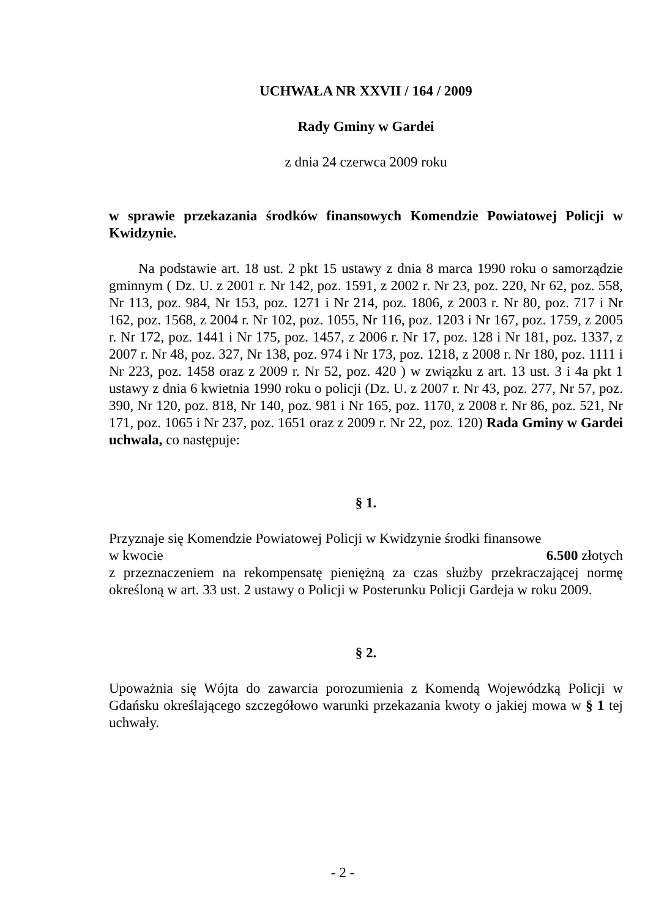UCHWAŁA NR XXVII / 164 / 2009
Rady Gminy w Gardei
z dnia 24 czerwca 2009 roku
w sprawie przekazania środków finansowych Komendzie Powiatowej Policji w Kwidzynie.
Na podstawie art. 18 ust. 2 pkt 15 ustawy z dnia 8 marca 1990 roku o samorządzie gminnym ( Dz. U. z 2001 r. Nr 142, poz. 1591, z 2002 r. Nr 23, poz. 220, Nr 62, poz. 558, Nr 113, poz. 984, Nr 153, poz. 1271 i Nr 214, poz. 1806, z 2003 r. Nr 80, poz. 717 i Nr 162, poz. 1568, z 2004 r. Nr 102, poz. 1055, Nr 116, poz. 1203 i Nr 167, poz. 1759, z 2005 r. Nr 172, poz. 1441 i Nr 175, poz. 1457, z 2006 r. Nr 17, poz. 128 i Nr 181, poz. 1337, z 2007 r. Nr 48, poz. 327, Nr 138, poz. 974 i Nr 173, poz. 1218, z 2008 r. Nr 180, poz. 1111 i Nr 223, poz. 1458 oraz z 2009 r. Nr 52, poz. 420 ) w związku z art. 13 ust. 3 i 4a pkt 1 ustawy z dnia 6 kwietnia 1990 roku o policji (Dz. U. z 2007 r. Nr 43, poz. 277, Nr 57, poz. 390, Nr 120, poz. 818, Nr 140, poz. 981 i Nr 165, poz. 1170, z 2008 r. Nr 86, poz. 521, Nr 171, poz. 1065 i Nr 237, poz. 1651 oraz z 2009 r. Nr 22, poz. 120) Rada Gminy w Gardei uchwala, co następuje:
§ 1.
Przyznaje się Komendzie Powiatowej Policji w Kwidzynie środki finansowe
w kwocie 6.500 złotych
z przeznaczeniem na rekompensatę pieniężną za czas służby przekraczającej normę określoną w art. 33 ust. 2 ustawy o Policji w Posterunku Policji Gardeja w roku 2009.
§ 2.
Upoważnia się Wójta do zawarcia porozumienia z Komendą Wojewódzką Policji w Gdańsku określającego szczegółowo warunki przekazania kwoty o jakiej mowa w § 1 tej uchwały.
- 2 -